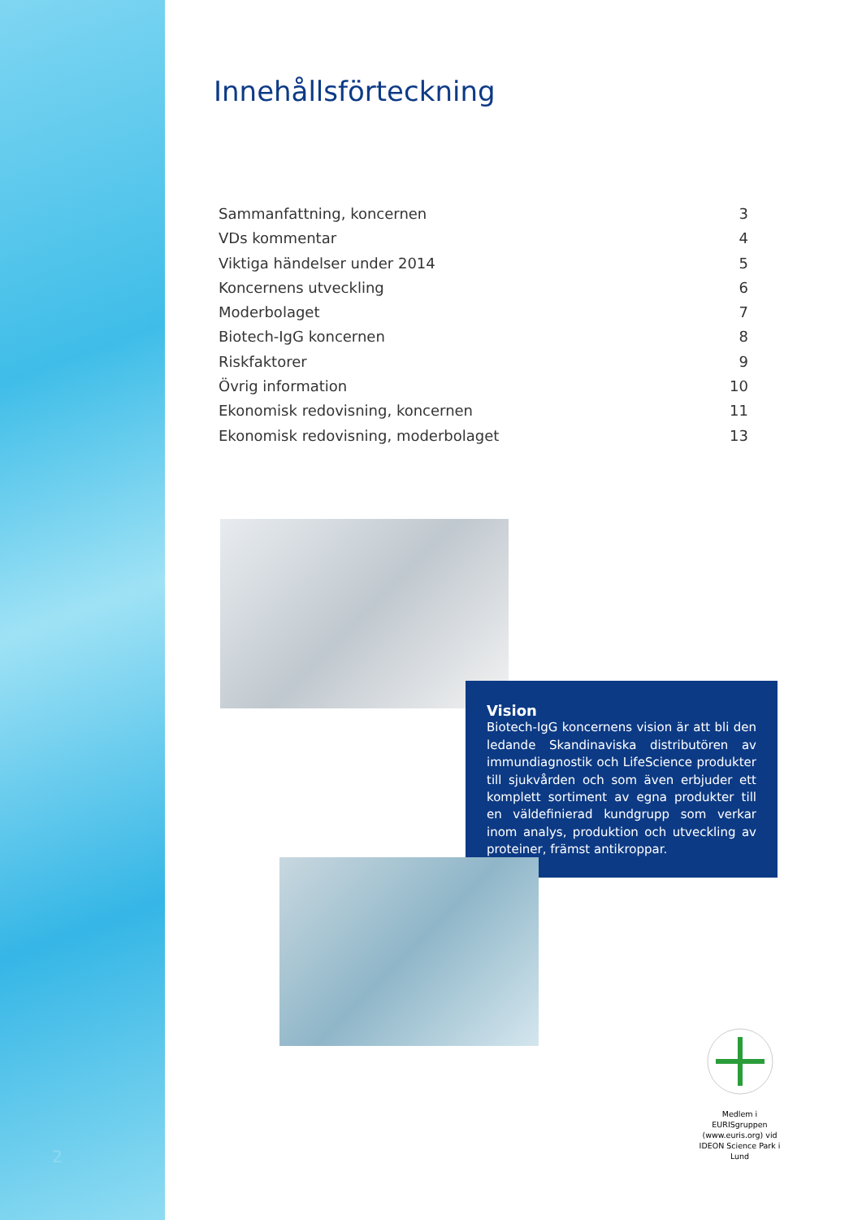Innehållsförteckning
Sammanfattning, koncernen 3
VDs kommentar 4
Viktiga händelser under 2014 5
Koncernens utveckling 6
Moderbolaget 7
Biotech-IgG koncernen 8
Riskfaktorer 9
Övrig information 10
Ekonomisk redovisning, koncernen 11
Ekonomisk redovisning, moderbolaget 13
Vision
Biotech-IgG koncernens vision är att bli den ledande Skandinaviska distributören av immundiagnostik och LifeScience produkter till sjukvården och som även erbjuder ett komplett sortiment av egna produkter till en väldefinierad kundgrupp som verkar inom analys, produktion och utveckling av proteiner, främst antikroppar.
Medlem i
EURISgruppen
(www.euris.org) vid
IDEON Science Park i Lund
2